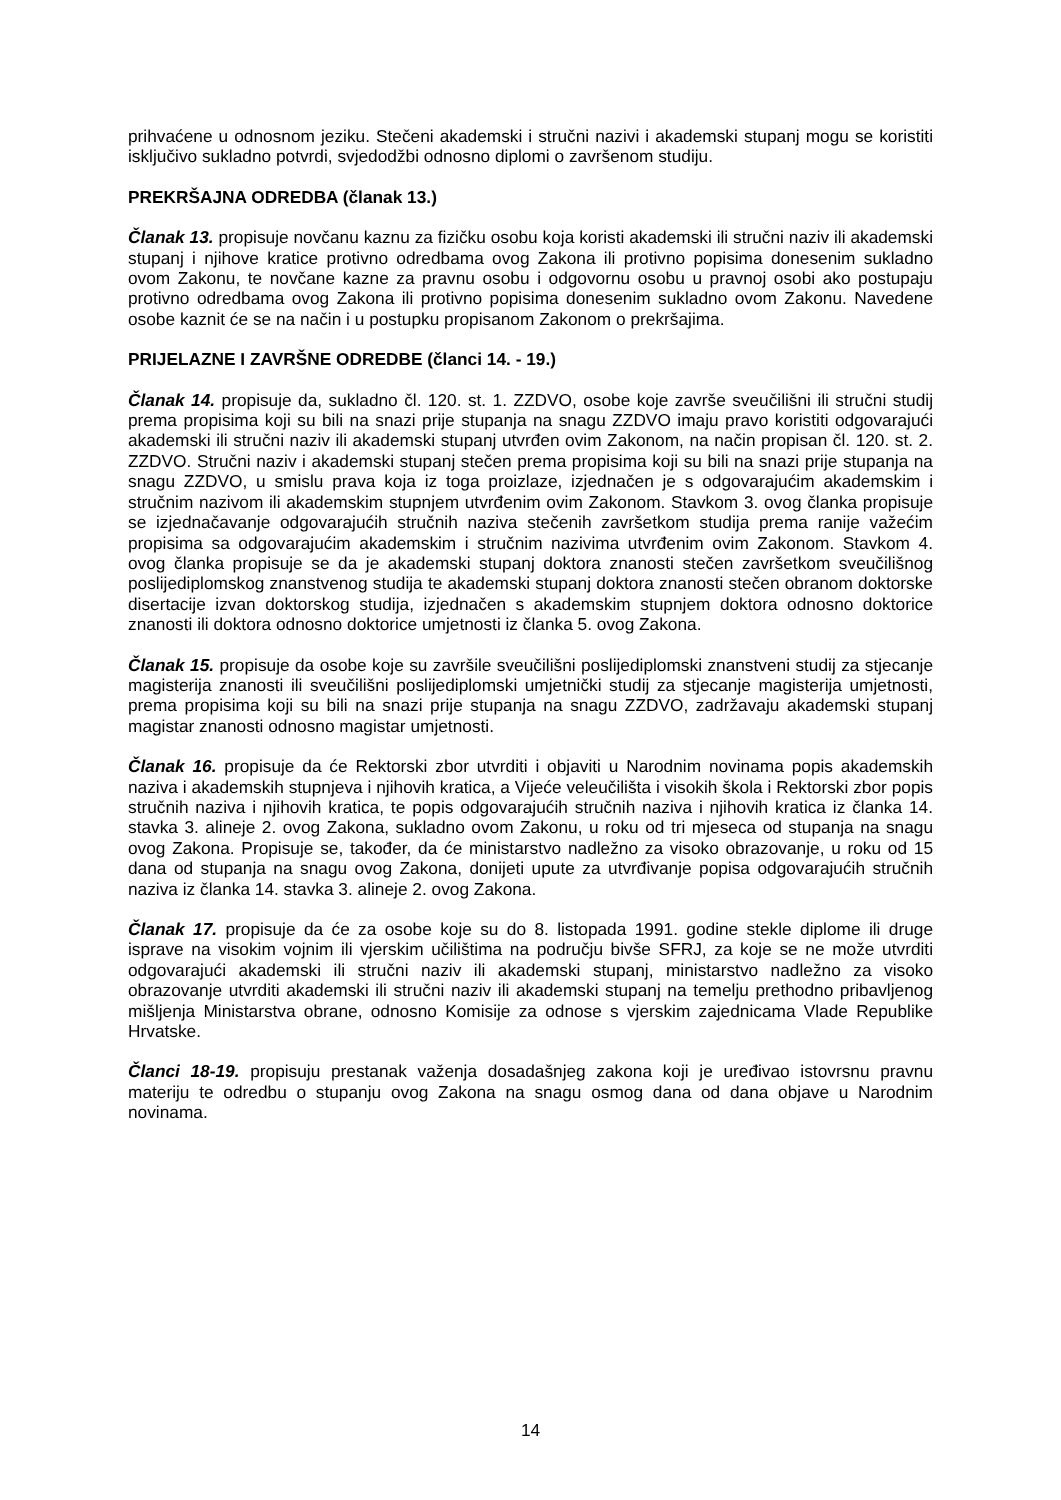prihvaćene u odnosnom jeziku. Stečeni akademski i stručni nazivi i akademski stupanj mogu se koristiti isključivo sukladno potvrdi, svjedodžbi odnosno diplomi o završenom studiju.
PREKRŠAJNA ODREDBA (članak 13.)
Članak 13. propisuje novčanu kaznu za fizičku osobu koja koristi akademski ili stručni naziv ili akademski stupanj i njihove kratice protivno odredbama ovog Zakona ili protivno popisima donesenim sukladno ovom Zakonu, te novčane kazne za pravnu osobu i odgovornu osobu u pravnoj osobi ako postupaju protivno odredbama ovog Zakona ili protivno popisima donesenim sukladno ovom Zakonu. Navedene osobe kaznit će se na način i u postupku propisanom Zakonom o prekršajima.
PRIJELAZNE I ZAVRŠNE ODREDBE (članci 14. - 19.)
Članak 14. propisuje da, sukladno čl. 120. st. 1. ZZDVO, osobe koje završe sveučilišni ili stručni studij prema propisima koji su bili na snazi prije stupanja na snagu ZZDVO imaju pravo koristiti odgovarajući akademski ili stručni naziv ili akademski stupanj utvrđen ovim Zakonom, na način propisan čl. 120. st. 2. ZZDVO. Stručni naziv i akademski stupanj stečen prema propisima koji su bili na snazi prije stupanja na snagu ZZDVO, u smislu prava koja iz toga proizlaze, izjednačen je s odgovarajućim akademskim i stručnim nazivom ili akademskim stupnjem utvrđenim ovim Zakonom. Stavkom 3. ovog članka propisuje se izjednačavanje odgovarajućih stručnih naziva stečenih završetkom studija prema ranije važećim propisima sa odgovarajućim akademskim i stručnim nazivima utvrđenim ovim Zakonom. Stavkom 4. ovog članka propisuje se da je akademski stupanj doktora znanosti stečen završetkom sveučilišnog poslijediplomskog znanstvenog studija te akademski stupanj doktora znanosti stečen obranom doktorske disertacije izvan doktorskog studija, izjednačen s akademskim stupnjem doktora odnosno doktorice znanosti ili doktora odnosno doktorice umjetnosti iz članka 5. ovog Zakona.
Članak 15. propisuje da osobe koje su završile sveučilišni poslijediplomski znanstveni studij za stjecanje magisterija znanosti ili sveučilišni poslijediplomski umjetnički studij za stjecanje magisterija umjetnosti, prema propisima koji su bili na snazi prije stupanja na snagu ZZDVO, zadržavaju akademski stupanj magistar znanosti odnosno magistar umjetnosti.
Članak 16. propisuje da će Rektorski zbor utvrditi i objaviti u Narodnim novinama popis akademskih naziva i akademskih stupnjeva i njihovih kratica, a Vijeće veleučilišta i visokih škola i Rektorski zbor popis stručnih naziva i njihovih kratica, te popis odgovarajućih stručnih naziva i njihovih kratica iz članka 14. stavka 3. alineje 2. ovog Zakona, sukladno ovom Zakonu, u roku od tri mjeseca od stupanja na snagu ovog Zakona. Propisuje se, također, da će ministarstvo nadležno za visoko obrazovanje, u roku od 15 dana od stupanja na snagu ovog Zakona, donijeti upute za utvrđivanje popisa odgovarajućih stručnih naziva iz članka 14. stavka 3. alineje 2. ovog Zakona.
Članak 17. propisuje da će za osobe koje su do 8. listopada 1991. godine stekle diplome ili druge isprave na visokim vojnim ili vjerskim učilištima na području bivše SFRJ, za koje se ne može utvrditi odgovarajući akademski ili stručni naziv ili akademski stupanj, ministarstvo nadležno za visoko obrazovanje utvrditi akademski ili stručni naziv ili akademski stupanj na temelju prethodno pribavljenog mišljenja Ministarstva obrane, odnosno Komisije za odnose s vjerskim zajednicama Vlade Republike Hrvatske.
Članci 18-19. propisuju prestanak važenja dosadašnjeg zakona koji je uređivao istovrsnu pravnu materiju te odredbu o stupanju ovog Zakona na snagu osmog dana od dana objave u Narodnim novinama.
14